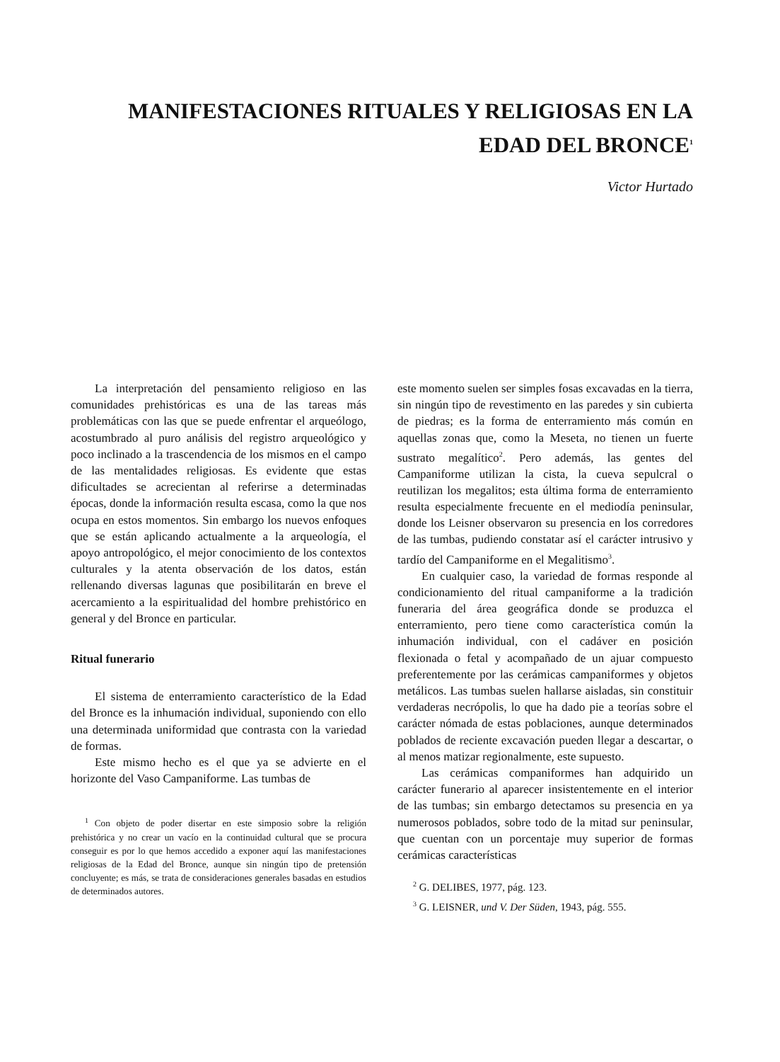MANIFESTACIONES RITUALES Y RELIGIOSAS EN LA EDAD DEL BRONCE<sup>1</sup>
Victor Hurtado
La interpretación del pensamiento religioso en las comunidades prehistóricas es una de las tareas más problemáticas con las que se puede enfrentar el arqueólogo, acostumbrado al puro análisis del registro arqueológico y poco inclinado a la trascendencia de los mismos en el campo de las mentalidades religiosas. Es evidente que estas dificultades se acrecientan al referirse a determinadas épocas, donde la información resulta escasa, como la que nos ocupa en estos momentos. Sin embargo los nuevos enfoques que se están aplicando actualmente a la arqueología, el apoyo antropológico, el mejor conocimiento de los contextos culturales y la atenta observación de los datos, están rellenando diversas lagunas que posibilitarán en breve el acercamiento a la espiritualidad del hombre prehistórico en general y del Bronce en particular.
Ritual funerario
El sistema de enterramiento característico de la Edad del Bronce es la inhumación individual, suponiendo con ello una determinada uniformidad que contrasta con la variedad de formas.
Este mismo hecho es el que ya se advierte en el horizonte del Vaso Campaniforme. Las tumbas de
<sup>1</sup> Con objeto de poder disertar en este simposio sobre la religión prehistórica y no crear un vacío en la continuidad cultural que se procura conseguir es por lo que hemos accedido a exponer aquí las manifestaciones religiosas de la Edad del Bronce, aunque sin ningún tipo de pretensión concluyente; es más, se trata de consideraciones generales basadas en estudios de determinados autores.
este momento suelen ser simples fosas excavadas en la tierra, sin ningún tipo de revestimento en las paredes y sin cubierta de piedras; es la forma de enterramiento más común en aquellas zonas que, como la Meseta, no tienen un fuerte sustrato megalítico<sup>2</sup>. Pero además, las gentes del Campaniforme utilizan la cista, la cueva sepulcral o reutilizan los megalitos; esta última forma de enterramiento resulta especialmente frecuente en el mediodía peninsular, donde los Leisner observaron su presencia en los corredores de las tumbas, pudiendo constatar así el carácter intrusivo y tardío del Campaniforme en el Megalitismo<sup>3</sup>.
En cualquier caso, la variedad de formas responde al condicionamiento del ritual campaniforme a la tradición funeraria del área geográfica donde se produzca el enterramiento, pero tiene como característica común la inhumación individual, con el cadáver en posición flexionada o fetal y acompañado de un ajuar compuesto preferentemente por las cerámicas campaniformes y objetos metálicos. Las tumbas suelen hallarse aisladas, sin constituir verdaderas necrópolis, lo que ha dado pie a teorías sobre el carácter nómada de estas poblaciones, aunque determinados poblados de reciente excavación pueden llegar a descartar, o al menos matizar regionalmente, este supuesto.
Las cerámicas companiformes han adquirido un carácter funerario al aparecer insistentemente en el interior de las tumbas; sin embargo detectamos su presencia en ya numerosos poblados, sobre todo de la mitad sur peninsular, que cuentan con un porcentaje muy superior de formas cerámicas características
<sup>2</sup> G. DELIBES, 1977, pág. 123.
<sup>3</sup> G. LEISNER, und V. Der Süden, 1943, pág. 555.